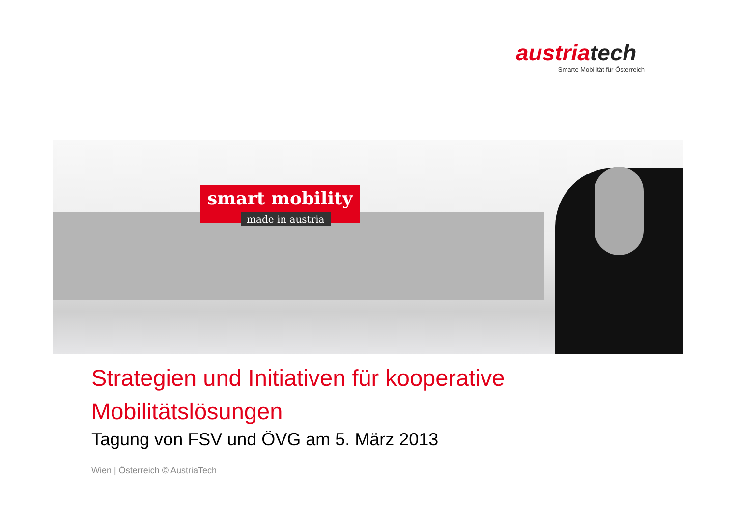austriatech
Smarte Mobilität für Österreich
smart mobility
made in austria
Strategien und Initiativen für kooperative
Mobilitätslösungen
Tagung von FSV und ÖVG am 5. März 2013
Wien | Österreich © AustriaTech